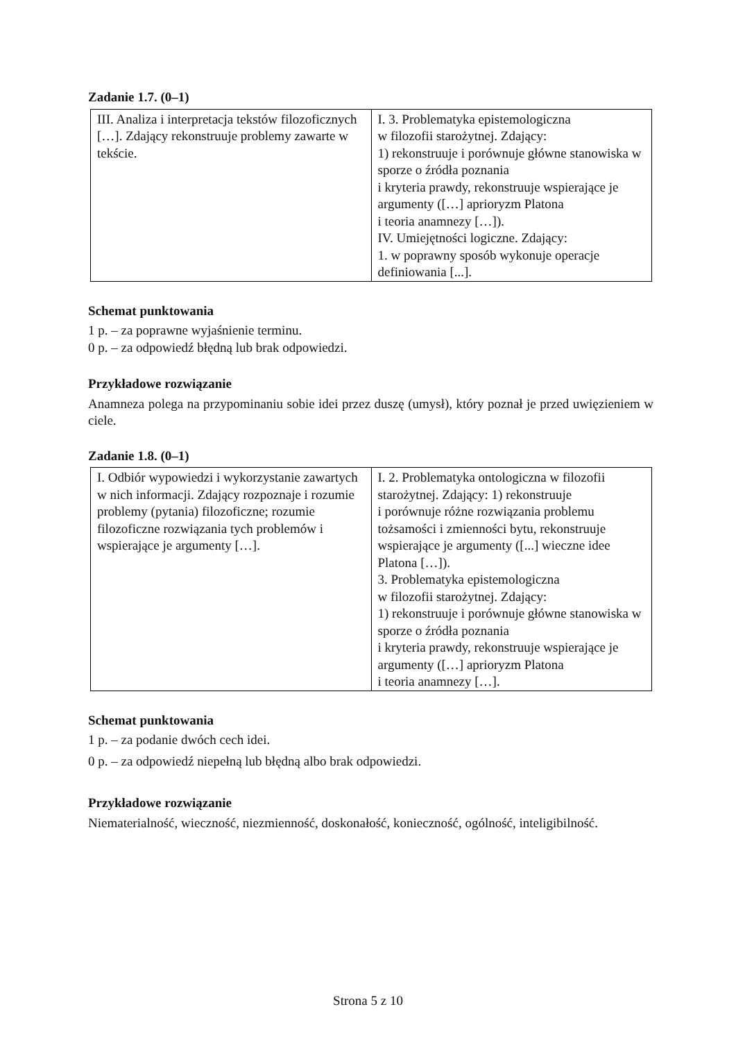Zadanie 1.7. (0–1)
| III. Analiza i interpretacja tekstów filozoficznych […]. Zdający rekonstruuje problemy zawarte w tekście. | I. 3. Problematyka epistemologiczna w filozofii starożytnej. Zdający: 1) rekonstruuje i porównuje główne stanowiska w sporze o źródła poznania i kryteria prawdy, rekonstruuje wspierające je argumenty ([…] aprioryzm Platona i teoria anamnezy […]). IV. Umiejętności logiczne. Zdający: 1. w poprawny sposób wykonuje operacje definiowania [...]. |
Schemat punktowania
1 p. – za poprawne wyjaśnienie terminu.
0 p. – za odpowiedź błędną lub brak odpowiedzi.
Przykładowe rozwiązanie
Anamneza polega na przypominaniu sobie idei przez duszę (umysł), który poznał je przed uwięzieniem w ciele.
Zadanie 1.8. (0–1)
| I. Odbiór wypowiedzi i wykorzystanie zawartych w nich informacji. Zdający rozpoznaje i rozumie problemy (pytania) filozoficzne; rozumie filozoficzne rozwiązania tych problemów i wspierające je argumenty […]. | I. 2. Problematyka ontologiczna w filozofii starożytnej. Zdający: 1) rekonstruuje i porównuje różne rozwiązania problemu tożsamości i zmienności bytu, rekonstruuje wspierające je argumenty ([...] wieczne idee Platona […]). 3. Problematyka epistemologiczna w filozofii starożytnej. Zdający: 1) rekonstruuje i porównuje główne stanowiska w sporze o źródła poznania i kryteria prawdy, rekonstruuje wspierające je argumenty ([…] aprioryzm Platona i teoria anamnezy […]. |
Schemat punktowania
1 p. – za podanie dwóch cech idei.
0 p. – za odpowiedź niepełną lub błędną albo brak odpowiedzi.
Przykładowe rozwiązanie
Niematerialność, wieczność, niezmienność, doskonałość, konieczność, ogólność, inteligibilność.
Strona 5 z 10